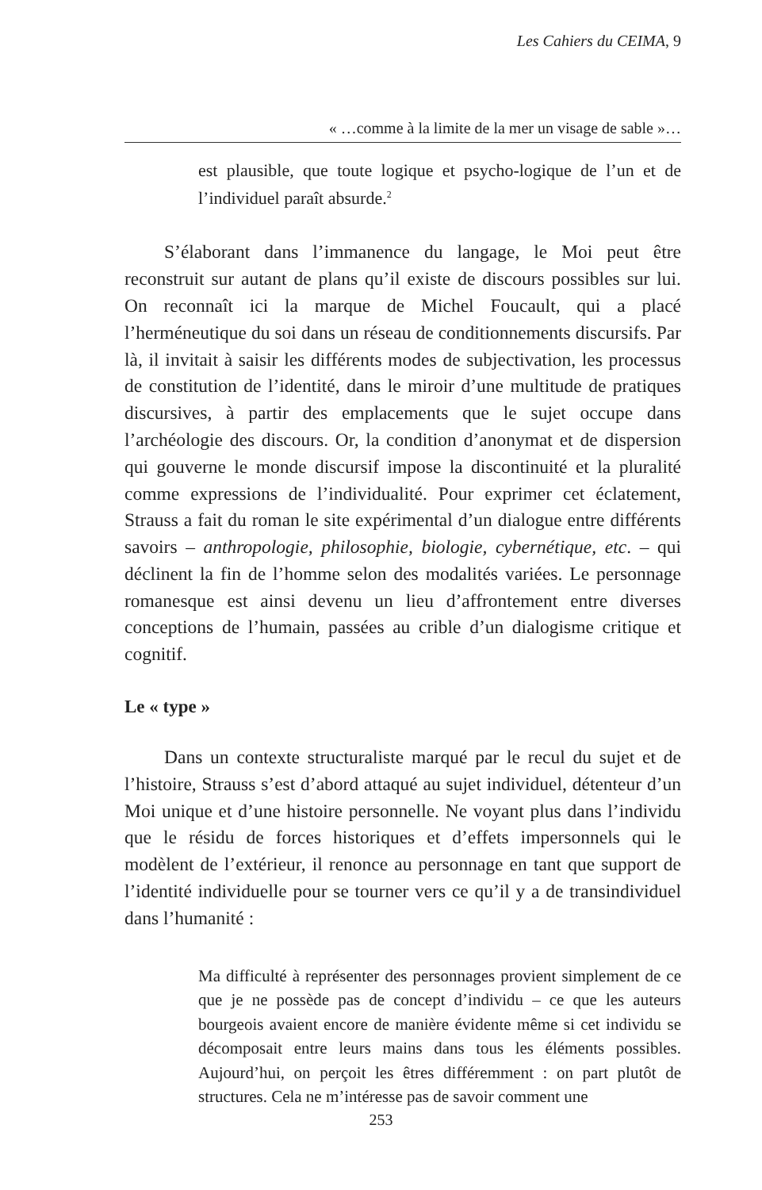Les Cahiers du CEIMA, 9
« …comme à la limite de la mer un visage de sable »…
est plausible, que toute logique et psycho-logique de l’un et de l’individuel paraît absurde.<sup>2</sup>
S’élaborant dans l’immanence du langage, le Moi peut être reconstruit sur autant de plans qu’il existe de discours possibles sur lui. On reconnaît ici la marque de Michel Foucault, qui a placé l’herméneutique du soi dans un réseau de conditionnements discursifs. Par là, il invitait à saisir les différents modes de subjectivation, les processus de constitution de l’identité, dans le miroir d’une multitude de pratiques discursives, à partir des emplacements que le sujet occupe dans l’archéologie des discours. Or, la condition d’anonymat et de dispersion qui gouverne le monde discursif impose la discontinuité et la pluralité comme expressions de l’individualité. Pour exprimer cet éclatement, Strauss a fait du roman le site expérimental d’un dialogue entre différents savoirs – anthropologie, philosophie, biologie, cybernétique, etc. – qui déclinent la fin de l’homme selon des modalités variées. Le personnage romanesque est ainsi devenu un lieu d’affrontement entre diverses conceptions de l’humain, passées au crible d’un dialogisme critique et cognitif.
Le « type »
Dans un contexte structuraliste marqué par le recul du sujet et de l’histoire, Strauss s’est d’abord attaqué au sujet individuel, détenteur d’un Moi unique et d’une histoire personnelle. Ne voyant plus dans l’individu que le résidu de forces historiques et d’effets impersonnels qui le modèlent de l’extérieur, il renonce au personnage en tant que support de l’identité individuelle pour se tourner vers ce qu’il y a de transindividuel dans l’humanité :
Ma difficulté à représenter des personnages provient simplement de ce que je ne possède pas de concept d’individu – ce que les auteurs bourgeois avaient encore de manière évidente même si cet individu se décomposait entre leurs mains dans tous les éléments possibles. Aujourd’hui, on perçoit les êtres différemment : on part plutôt de structures. Cela ne m’intéresse pas de savoir comment une
253